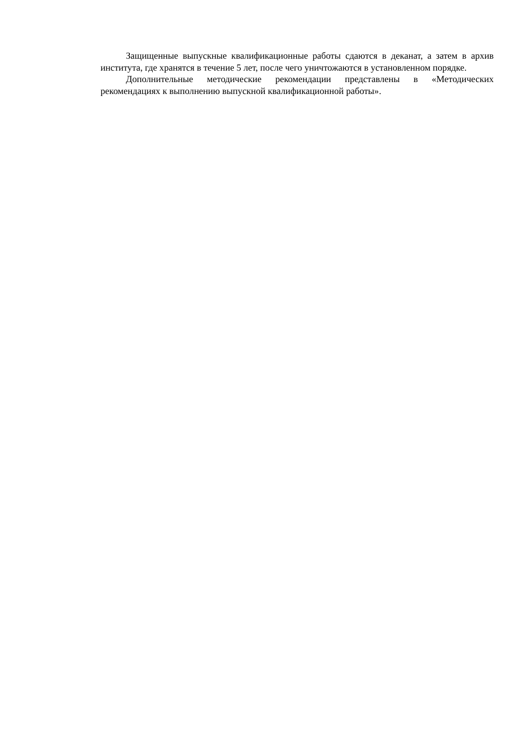Защищенные выпускные квалификационные работы сдаются в деканат, а затем в архив института, где хранятся в течение 5 лет, после чего уничтожаются в установленном порядке.
Дополнительные методические рекомендации представлены в «Методических рекомендациях к выполнению выпускной квалификационной работы».